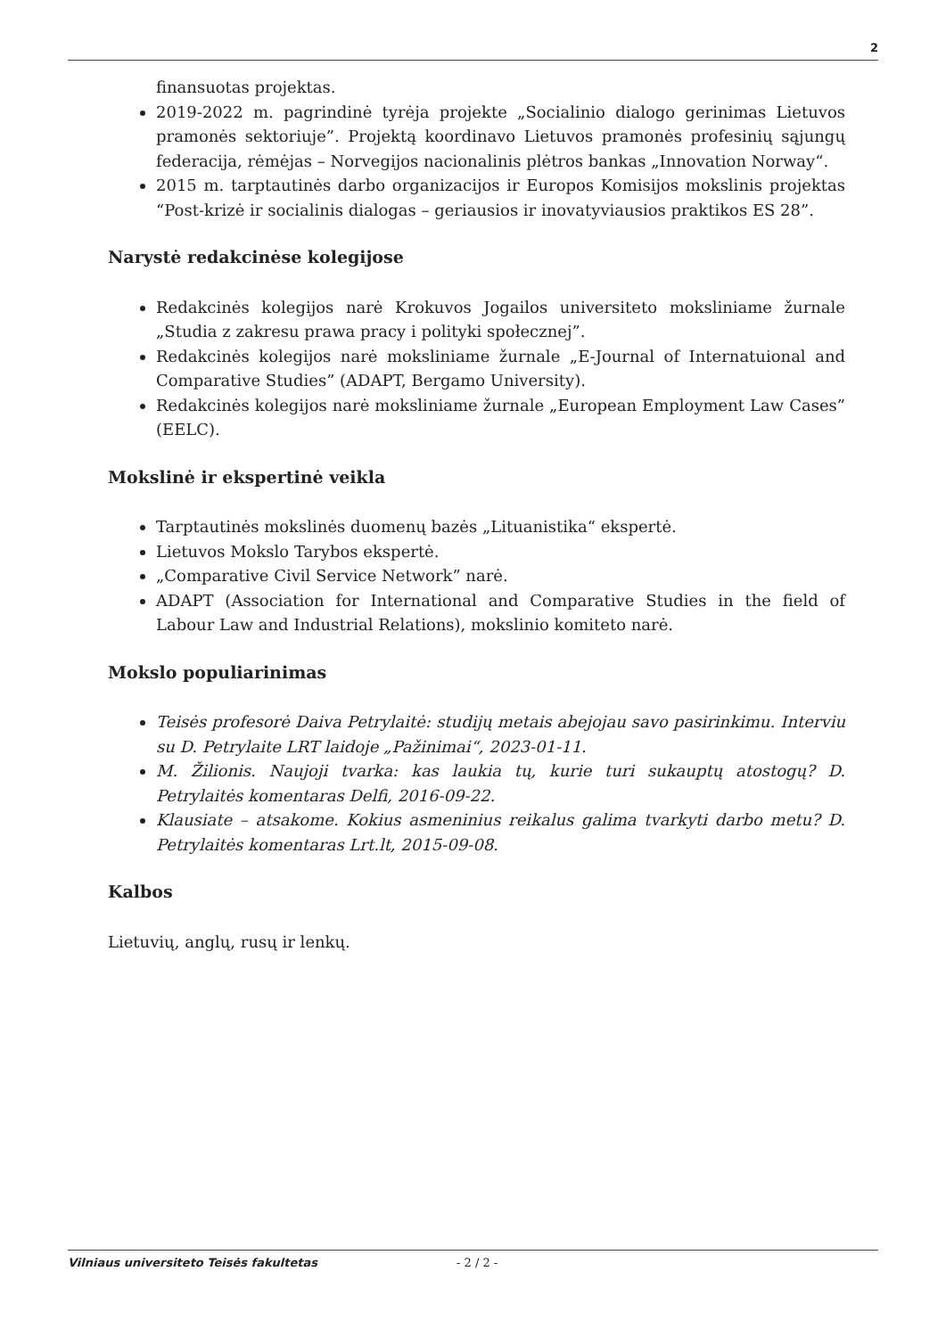2
finansuotas projektas.
2019-2022 m. pagrindinė tyrėja projekte „Socialinio dialogo gerinimas Lietuvos pramonės sektoriuje”. Projektą koordinavo Lietuvos pramonės profesinių sąjungų federacija, rėmėjas – Norvegijos nacionalinis plėtros bankas „Innovation Norway“.
2015 m. tarptautinės darbo organizacijos ir Europos Komisijos mokslinis projektas “Post-krizė ir socialinis dialogas – geriausios ir inovatyviausios praktikos ES 28”.
Narystė redakcinėse kolegijose
Redakcinės kolegijos narė Krokuvos Jogailos universiteto moksliniame žurnale „Studia z zakresu prawa pracy i polityki społecznej”.
Redakcinės kolegijos narė moksliniame žurnale „E-Journal of Internatuional and Comparative Studies” (ADAPT, Bergamo University).
Redakcinės kolegijos narė moksliniame žurnale „European Employment Law Cases” (EELC).
Mokslinė ir ekspertinė veikla
Tarptautinės mokslinės duomenų bazės „Lituanistika“ ekspertė.
Lietuvos Mokslo Tarybos ekspertė.
„Comparative Civil Service Network” narė.
ADAPT (Association for International and Comparative Studies in the field of Labour Law and Industrial Relations), mokslinio komiteto narė.
Mokslo populiarinimas
Teisės profesorė Daiva Petrylaitė: studijų metais abejojau savo pasirinkimu. Interviu su D. Petrylaite LRT laidoje „Pažinimai“, 2023-01-11.
M. Žilionis. Naujoji tvarka: kas laukia tų, kurie turi sukauptų atostogų? D. Petrylaitės komentaras Delfi, 2016-09-22.
Klausiate – atsakome. Kokius asmeninius reikalus galima tvarkyti darbo metu? D. Petrylaitės komentaras Lrt.lt, 2015-09-08.
Kalbos
Lietuvių, anglų, rusų ir lenkų.
Vilniaus universiteto Teisės fakultetas - 2 / 2 -